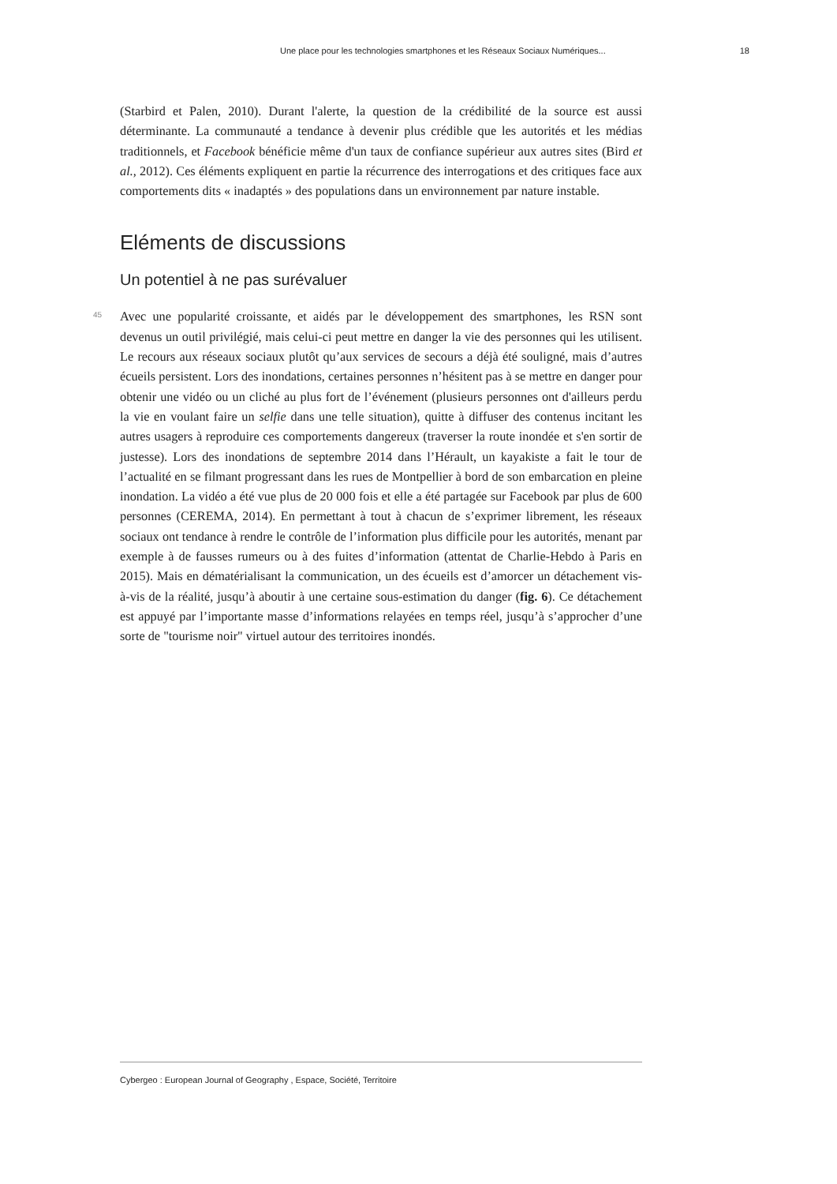Une place pour les technologies smartphones et les Réseaux Sociaux Numériques... 18
(Starbird et Palen, 2010). Durant l'alerte, la question de la crédibilité de la source est aussi déterminante. La communauté a tendance à devenir plus crédible que les autorités et les médias traditionnels, et Facebook bénéficie même d'un taux de confiance supérieur aux autres sites (Bird et al., 2012). Ces éléments expliquent en partie la récurrence des interrogations et des critiques face aux comportements dits « inadaptés » des populations dans un environnement par nature instable.
Eléments de discussions
Un potentiel à ne pas surévaluer
45
Avec une popularité croissante, et aidés par le développement des smartphones, les RSN sont devenus un outil privilégié, mais celui-ci peut mettre en danger la vie des personnes qui les utilisent. Le recours aux réseaux sociaux plutôt qu’aux services de secours a déjà été souligné, mais d’autres écueils persistent. Lors des inondations, certaines personnes n’hésitent pas à se mettre en danger pour obtenir une vidéo ou un cliché au plus fort de l’événement (plusieurs personnes ont d'ailleurs perdu la vie en voulant faire un selfie dans une telle situation), quitte à diffuser des contenus incitant les autres usagers à reproduire ces comportements dangereux (traverser la route inondée et s'en sortir de justesse). Lors des inondations de septembre 2014 dans l’Hérault, un kayakiste a fait le tour de l’actualité en se filmant progressant dans les rues de Montpellier à bord de son embarcation en pleine inondation. La vidéo a été vue plus de 20 000 fois et elle a été partagée sur Facebook par plus de 600 personnes (CEREMA, 2014). En permettant à tout à chacun de s’exprimer librement, les réseaux sociaux ont tendance à rendre le contrôle de l’information plus difficile pour les autorités, menant par exemple à de fausses rumeurs ou à des fuites d’information (attentat de Charlie-Hebdo à Paris en 2015). Mais en dématérialisant la communication, un des écueils est d’amorcer un détachement vis-à-vis de la réalité, jusqu’à aboutir à une certaine sous-estimation du danger (fig. 6). Ce détachement est appuyé par l’importante masse d’informations relayées en temps réel, jusqu’à s’approcher d’une sorte de "tourisme noir" virtuel autour des territoires inondés.
Cybergeo : European Journal of Geography , Espace, Société, Territoire